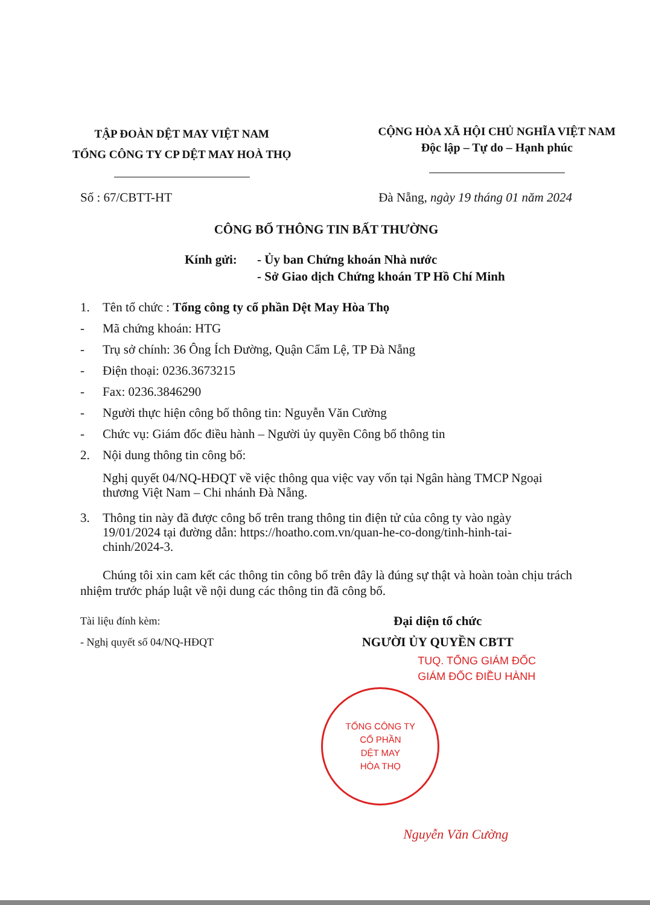TẬP ĐOÀN DỆT MAY VIỆT NAM
TỔNG CÔNG TY CP DỆT MAY HOÀ THỌ
CỘNG HÒA XÃ HỘI CHỦ NGHĨA VIỆT NAM
Độc lập – Tự do – Hạnh phúc
Số : 67/CBTT-HT Đà Nẵng, ngày 19 tháng 01 năm 2024
CÔNG BỐ THÔNG TIN BẤT THƯỜNG
Kính gửi: - Ủy ban Chứng khoán Nhà nước
- Sở Giao dịch Chứng khoán TP Hồ Chí Minh
1. Tên tổ chức : Tổng công ty cổ phần Dệt May Hòa Thọ
- Mã chứng khoán: HTG
- Trụ sở chính: 36 Ông Ích Đường, Quận Cẩm Lệ, TP Đà Nẵng
- Điện thoại: 0236.3673215
- Fax: 0236.3846290
- Người thực hiện công bố thông tin: Nguyễn Văn Cường
- Chức vụ: Giám đốc điều hành – Người ủy quyền Công bố thông tin
2. Nội dung thông tin công bố:
Nghị quyết 04/NQ-HĐQT về việc thông qua việc vay vốn tại Ngân hàng TMCP Ngoại thương Việt Nam – Chi nhánh Đà Nẵng.
3. Thông tin này đã được công bố trên trang thông tin điện tử của công ty vào ngày 19/01/2024 tại đường dẫn: https://hoatho.com.vn/quan-he-co-dong/tinh-hinh-tai-chinh/2024-3.
Chúng tôi xin cam kết các thông tin công bố trên đây là đúng sự thật và hoàn toàn chịu trách nhiệm trước pháp luật về nội dung các thông tin đã công bố.
Tài liệu đính kèm:
- Nghị quyết số 04/NQ-HĐQT
Đại diện tổ chức
NGƯỜI ỦY QUYỀN CBTT
TUQ. TỔNG GIÁM ĐỐC
GIÁM ĐỐC ĐIỀU HÀNH
TỔNG CÔNG TY
CỔ PHẦN
DỆT MAY
HÒA THỌ
Nguyễn Văn Cường